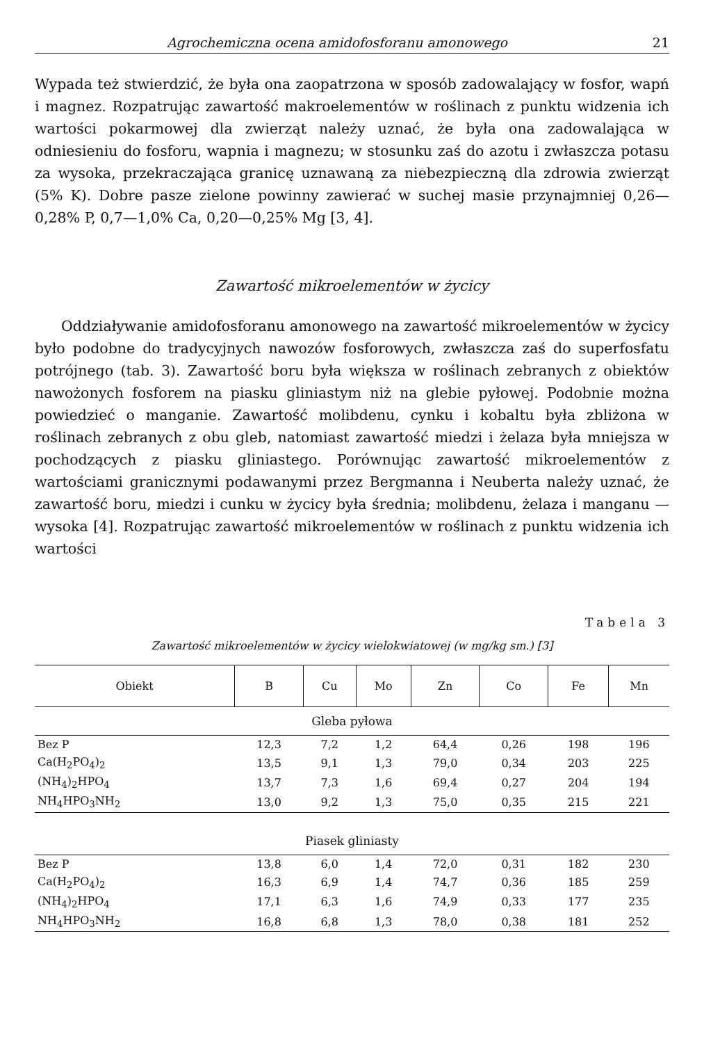Agrochemiczna ocena amidofosforanu amonowego 21
Wypada też stwierdzić, że była ona zaopatrzona w sposób zadowalający w fosfor, wapń i magnez. Rozpatrując zawartość makroelementów w roślinach z punktu widzenia ich wartości pokarmowej dla zwierząt należy uznać, że była ona zadowalająca w odniesieniu do fosforu, wapnia i magnezu; w stosunku zaś do azotu i zwłaszcza potasu za wysoka, przekraczająca granicę uznawaną za niebezpieczną dla zdrowia zwierząt (5% K). Dobre pasze zielone powinny zawierać w suchej masie przynajmniej 0,26—0,28% P, 0,7—1,0% Ca, 0,20—0,25% Mg [3, 4].
Zawartość mikroelementów w życicy
Oddziaływanie amidofosforanu amonowego na zawartość mikroelementów w życicy było podobne do tradycyjnych nawozów fosforowych, zwłaszcza zaś do superfosfatu potrójnego (tab. 3). Zawartość boru była większa w roślinach zebranych z obiektów nawożonych fosforem na piasku gliniastym niż na glebie pyłowej. Podobnie można powiedzieć o manganie. Zawartość molibdenu, cynku i kobaltu była zbliżona w roślinach zebranych z obu gleb, natomiast zawartość miedzi i żelaza była mniejsza w pochodzących z piasku gliniastego. Porównując zawartość mikroelementów z wartościami granicznymi podawanymi przez Bergmanna i Neuberta należy uznać, że zawartość boru, miedzi i cunku w życicy była średnia; molibdenu, żelaza i manganu — wysoka [4]. Rozpatrując zawartość mikroelementów w roślinach z punktu widzenia ich wartości
Tabela 3
Zawartość mikroelementów w życicy wielokwiatowej (w mg/kg sm.) [3]
| Obiekt | B | Cu | Mo | Zn | Co | Fe | Mn |
| --- | --- | --- | --- | --- | --- | --- | --- |
| Gleba pyłowa | | | | | | | |
| Bez P | 12,3 | 7,2 | 1,2 | 64,4 | 0,26 | 198 | 196 |
| Ca(H<sub>2</sub>PO<sub>4</sub>)<sub>2</sub> | 13,5 | 9,1 | 1,3 | 79,0 | 0,34 | 203 | 225 |
| (NH<sub>4</sub>)<sub>2</sub>HPO<sub>4</sub> | 13,7 | 7,3 | 1,6 | 69,4 | 0,27 | 204 | 194 |
| NH<sub>4</sub>HPO<sub>3</sub>NH<sub>2</sub> | 13,0 | 9,2 | 1,3 | 75,0 | 0,35 | 215 | 221 |
| Piasek gliniasty | | | | | | | |
| Bez P | 13,8 | 6,0 | 1,4 | 72,0 | 0,31 | 182 | 230 |
| Ca(H<sub>2</sub>PO<sub>4</sub>)<sub>2</sub> | 16,3 | 6,9 | 1,4 | 74,7 | 0,36 | 185 | 259 |
| (NH<sub>4</sub>)<sub>2</sub>HPO<sub>4</sub> | 17,1 | 6,3 | 1,6 | 74,9 | 0,33 | 177 | 235 |
| NH<sub>4</sub>HPO<sub>3</sub>NH<sub>2</sub> | 16,8 | 6,8 | 1,3 | 78,0 | 0,38 | 181 | 252 |